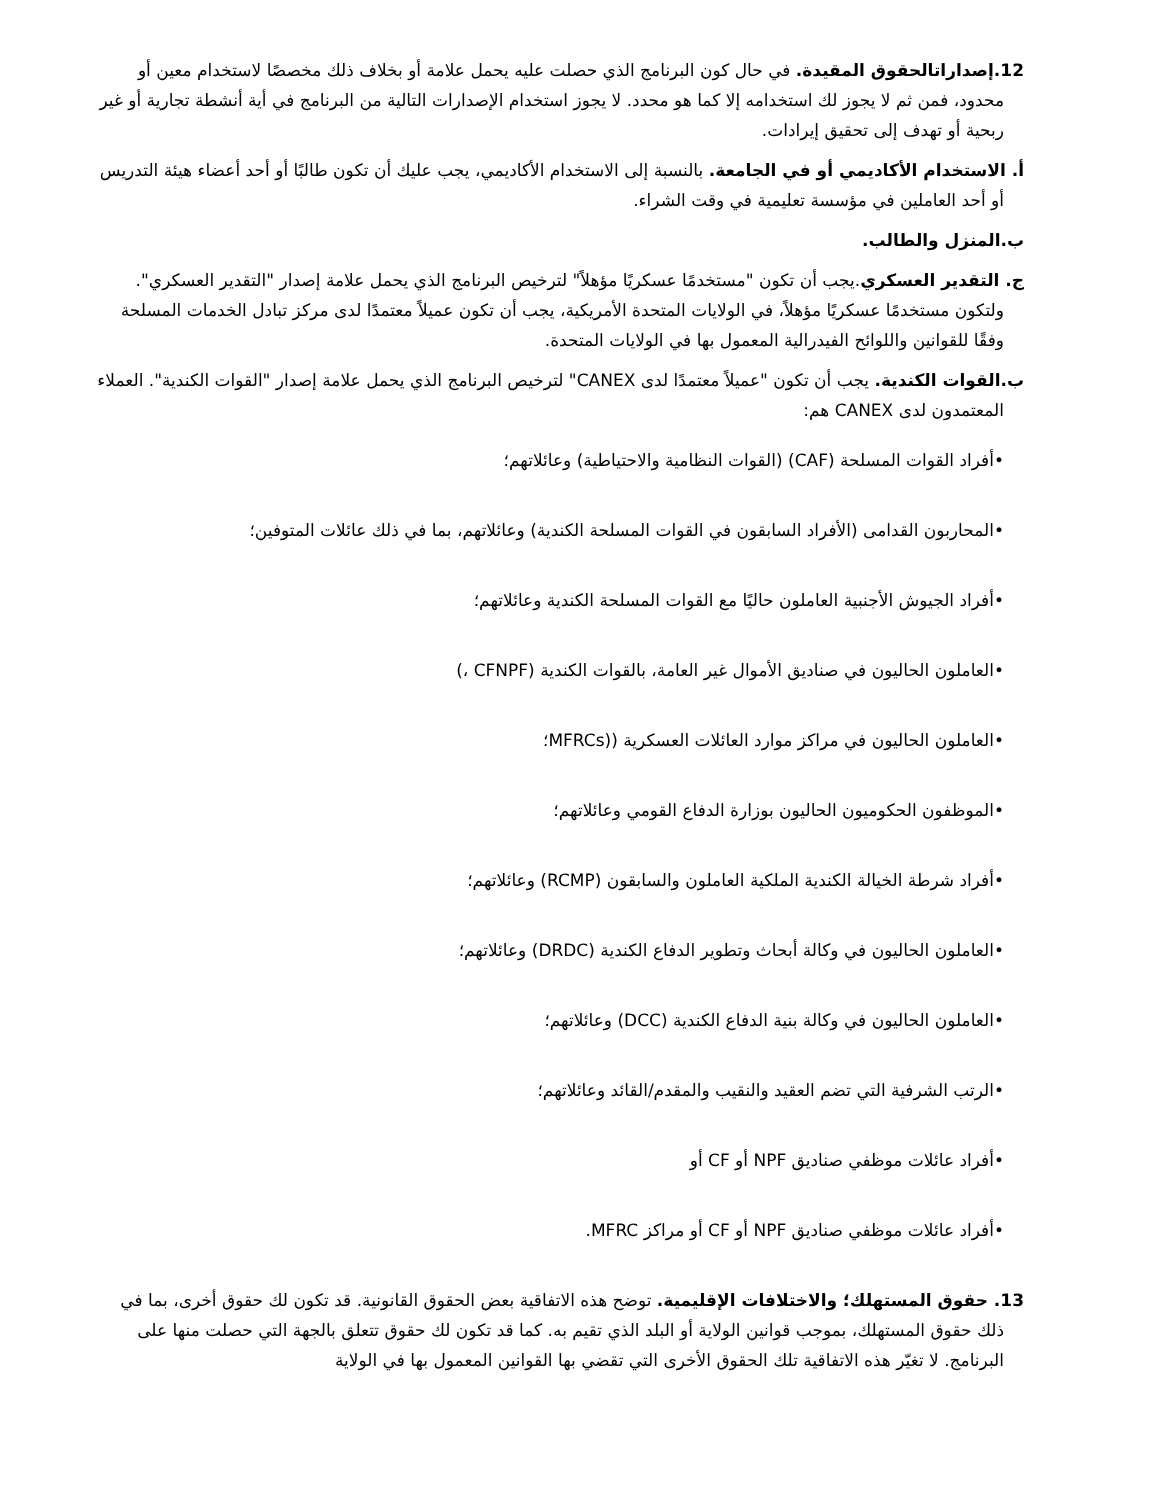12.إصداراتالحقوق المقيدة. في حال كون البرنامج الذي حصلت عليه يحمل علامة أو بخلاف ذلك مخصصًا لاستخدام معين أو محدود، فمن ثم لا يجوز لك استخدامه إلا كما هو محدد. لا يجوز استخدام الإصدارات التالية من البرنامج في أية أنشطة تجارية أو غير ربحية أو تهدف إلى تحقيق إيرادات.
أ. الاستخدام الأكاديمي أو في الجامعة. بالنسبة إلى الاستخدام الأكاديمي، يجب عليك أن تكون طالبًا أو أحد أعضاء هيئة التدريس أو أحد العاملين في مؤسسة تعليمية في وقت الشراء.
ب.المنزل والطالب.
ج. التقدير العسكري.يجب أن تكون "مستخدمًا عسكريًا مؤهلاً" لترخيص البرنامج الذي يحمل علامة إصدار "التقدير العسكري". ولتكون مستخدمًا عسكريًا مؤهلاً، في الولايات المتحدة الأمريكية، يجب أن تكون عميلاً معتمدًا لدى مركز تبادل الخدمات المسلحة وفقًا للقوانين واللوائح الفيدرالية المعمول بها في الولايات المتحدة.
ب.القوات الكندية. يجب أن تكون "عميلاً معتمدًا لدى CANEX" لترخيص البرنامج الذي يحمل علامة إصدار "القوات الكندية". العملاء المعتمدون لدى CANEX هم:
•أفراد القوات المسلحة (CAF) (القوات النظامية والاحتياطية) وعائلاتهم؛
•المحاربون القدامى (الأفراد السابقون في القوات المسلحة الكندية) وعائلاتهم، بما في ذلك عائلات المتوفين؛
•أفراد الجيوش الأجنبية العاملون حاليًا مع القوات المسلحة الكندية وعائلاتهم؛
•العاملون الحاليون في صناديق الأموال غير العامة، بالقوات الكندية (CFNPF ،)
•العاملون الحاليون في مراكز موارد العائلات العسكرية ((MFRCs؛
•الموظفون الحكوميون الحاليون بوزارة الدفاع القومي وعائلاتهم؛
•أفراد شرطة الخيالة الكندية الملكية العاملون والسابقون (RCMP) وعائلاتهم؛
•العاملون الحاليون في وكالة أبحاث وتطوير الدفاع الكندية (DRDC) وعائلاتهم؛
•العاملون الحاليون في وكالة بنية الدفاع الكندية (DCC) وعائلاتهم؛
•الرتب الشرفية التي تضم العقيد والنقيب والمقدم/القائد وعائلاتهم؛
•أفراد عائلات موظفي صناديق NPF أو CF أو
•أفراد عائلات موظفي صناديق NPF أو CF أو مراكز MFRC.
13. حقوق المستهلك؛ والاختلافات الإقليمية. توضح هذه الاتفاقية بعض الحقوق القانونية. قد تكون لك حقوق أخرى، بما في ذلك حقوق المستهلك، بموجب قوانين الولاية أو البلد الذي تقيم به. كما قد تكون لك حقوق تتعلق بالجهة التي حصلت منها على البرنامج. لا تغيّر هذه الاتفاقية تلك الحقوق الأخرى التي تقضي بها القوانين المعمول بها في الولاية